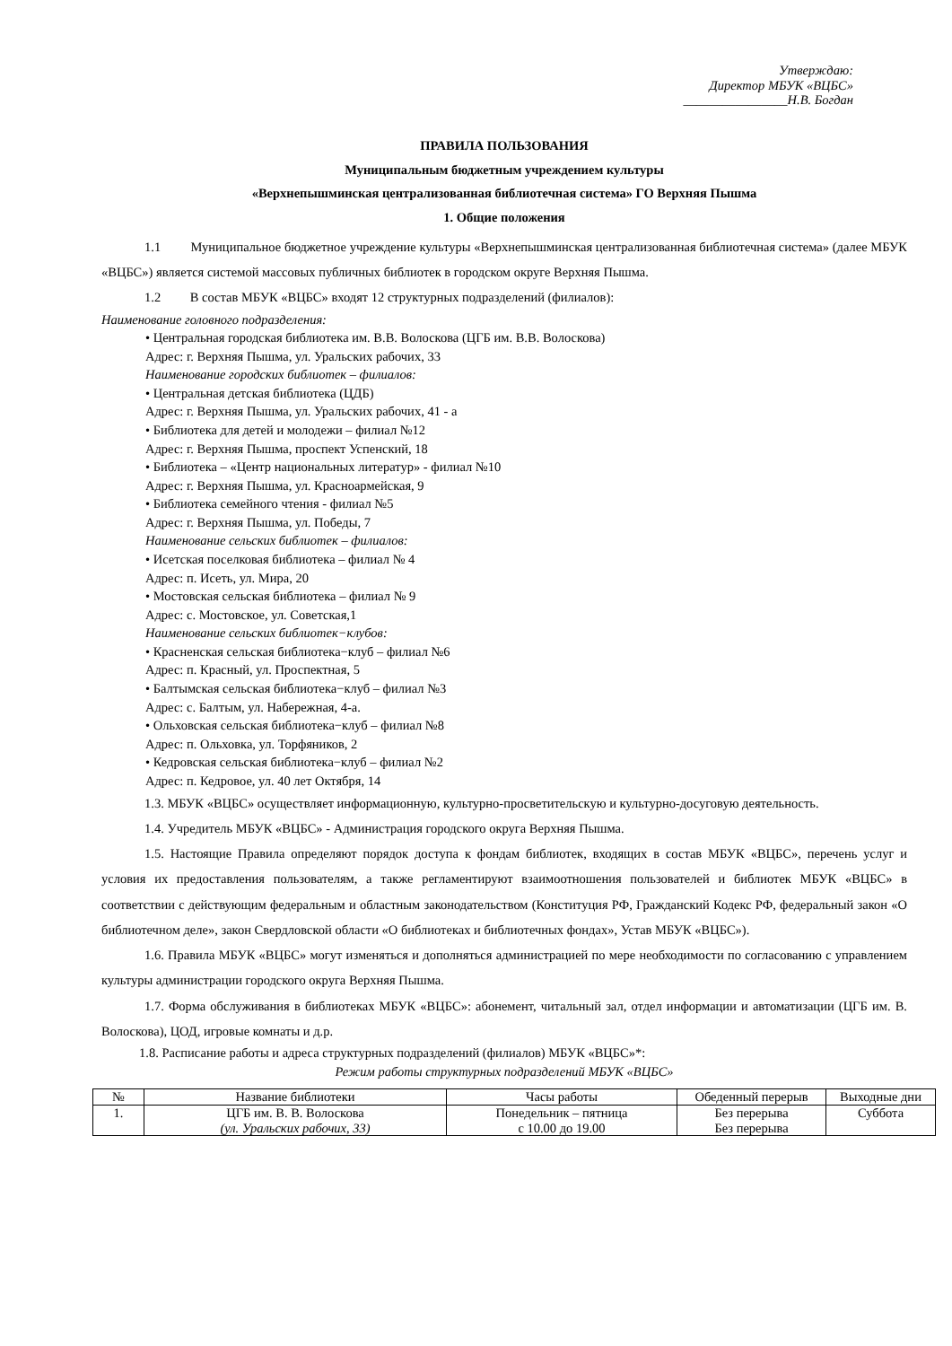Утверждаю:
Директор МБУК «ВЦБС»
________________Н.В. Богдан
ПРАВИЛА ПОЛЬЗОВАНИЯ
Муниципальным бюджетным учреждением культуры
«Верхнепышминская централизованная библиотечная система» ГО Верхняя Пышма
1. Общие положения
1.1 Муниципальное бюджетное учреждение культуры «Верхнепышминская централизованная библиотечная система» (далее МБУК «ВЦБС») является системой массовых публичных библиотек в городском округе Верхняя Пышма.
1.2 В состав МБУК «ВЦБС» входят 12 структурных подразделений (филиалов):
Наименование головного подразделения:
• Центральная городская библиотека им. В.В. Волоскова (ЦГБ им. В.В. Волоскова)
Адрес: г. Верхняя Пышма, ул. Уральских рабочих, 33
Наименование городских библиотек – филиалов:
• Центральная детская библиотека (ЦДБ)
Адрес: г. Верхняя Пышма, ул. Уральских рабочих, 41 - а
• Библиотека для детей и молодежи – филиал №12
Адрес: г. Верхняя Пышма, проспект Успенский, 18
• Библиотека – «Центр национальных литератур» - филиал №10
Адрес: г. Верхняя Пышма, ул. Красноармейская, 9
• Библиотека семейного чтения - филиал №5
Адрес: г. Верхняя Пышма, ул. Победы, 7
Наименование сельских библиотек – филиалов:
• Исетская поселковая библиотека – филиал № 4
Адрес: п. Исеть, ул. Мира, 20
• Мостовская сельская библиотека – филиал № 9
Адрес: с. Мостовское, ул. Советская,1
Наименование сельских библиотек−клубов:
• Красненская сельская библиотека−клуб – филиал №6
Адрес: п. Красный, ул. Проспектная, 5
• Балтымская сельская библиотека−клуб – филиал №3
Адрес: с. Балтым, ул. Набережная, 4-а.
• Ольховская сельская библиотека−клуб – филиал №8
Адрес: п. Ольховка, ул. Торфяников, 2
• Кедровская сельская библиотека−клуб – филиал №2
Адрес: п. Кедровое, ул. 40 лет Октября, 14
1.3. МБУК «ВЦБС» осуществляет информационную, культурно-просветительскую и культурно-досуговую деятельность.
1.4. Учредитель МБУК «ВЦБС» - Администрация городского округа Верхняя Пышма.
1.5. Настоящие Правила определяют порядок доступа к фондам библиотек, входящих в состав МБУК «ВЦБС», перечень услуг и условия их предоставления пользователям, а также регламентируют взаимоотношения пользователей и библиотек МБУК «ВЦБС» в соответствии с действующим федеральным и областным законодательством (Конституция РФ, Гражданский Кодекс РФ, федеральный закон «О библиотечном деле», закон Свердловской области «О библиотеках и библиотечных фондах», Устав МБУК «ВЦБС»).
1.6. Правила МБУК «ВЦБС» могут изменяться и дополняться администрацией по мере необходимости по согласованию с управлением культуры администрации городского округа Верхняя Пышма.
1.7. Форма обслуживания в библиотеках МБУК «ВЦБС»: абонемент, читальный зал, отдел информации и автоматизации (ЦГБ им. В. Волоскова), ЦОД, игровые комнаты и д.р.
1.8. Расписание работы и адреса структурных подразделений (филиалов) МБУК «ВЦБС»*:
Режим работы структурных подразделений МБУК «ВЦБС»
| № | Название библиотеки | Часы работы | Обеденный перерыв | Выходные дни |
| --- | --- | --- | --- | --- |
| 1. | ЦГБ им. В. В. Волоскова (ул. Уральских рабочих, 33) | Понедельник – пятница с 10.00 до 19.00 | Без перерыва Без перерыва | Суббота |